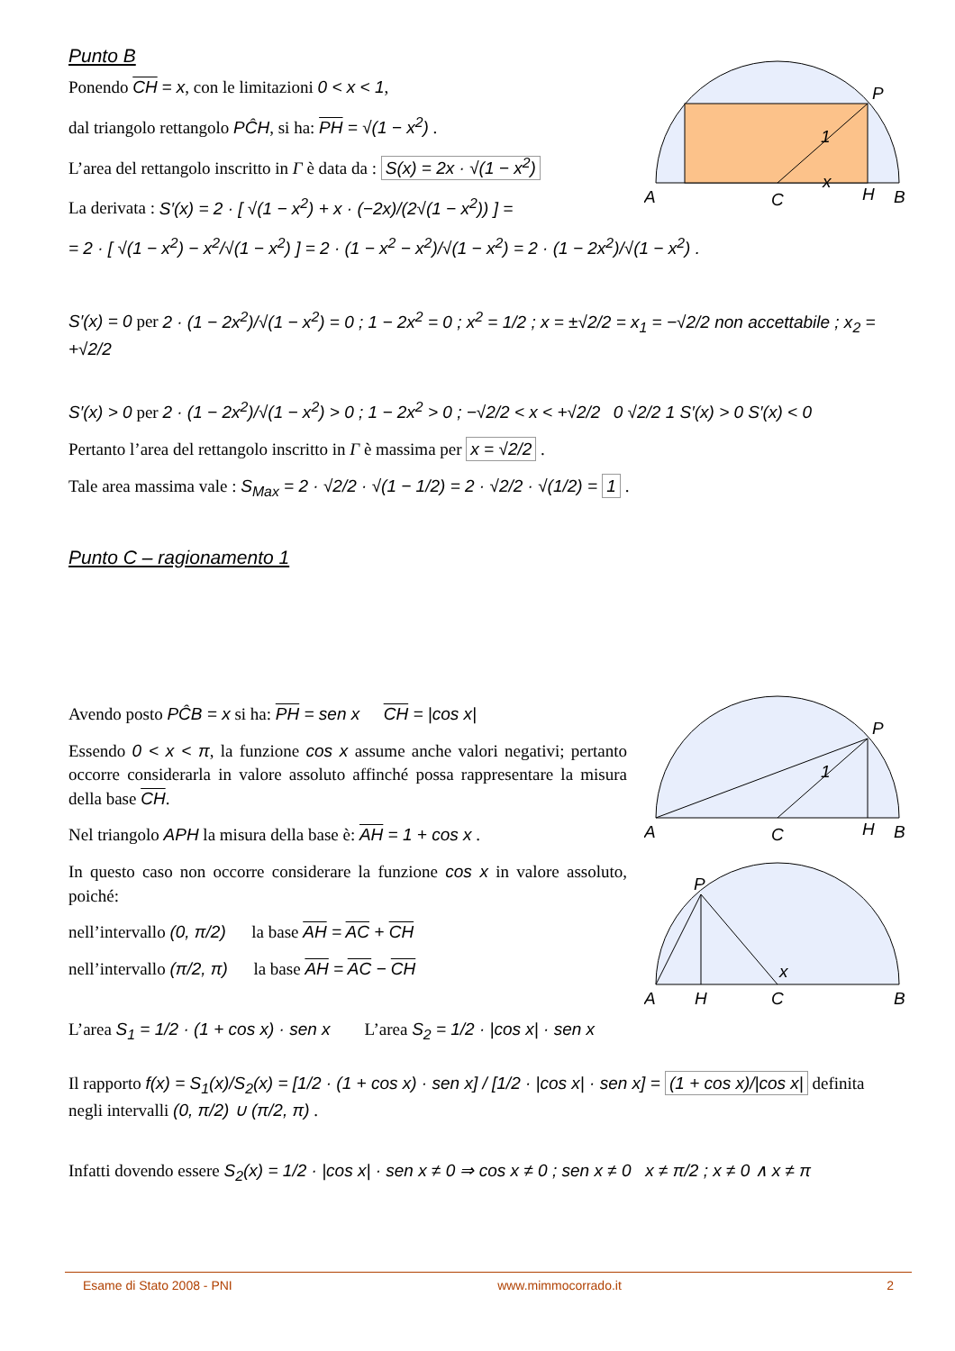Punto B
Ponendo CH = x, con le limitazioni 0 < x < 1,
dal triangolo rettangolo PĈH, si ha: PH = √(1 − x<sup>2</sup>) .
L’area del rettangolo inscritto in Γ è data da : S(x) = 2x · √(1 − x<sup>2</sup>)
La derivata : S′(x) = 2 · [ √(1 − x<sup>2</sup>) + x · (−2x)/(2√(1 − x<sup>2</sup>)) ] =
= 2 · [ √(1 − x<sup>2</sup>) − x<sup>2</sup>/√(1 − x<sup>2</sup>) ] = 2 · (1 − x<sup>2</sup> − x<sup>2</sup>)/√(1 − x<sup>2</sup>) = 2 · (1 − 2x<sup>2</sup>)/√(1 − x<sup>2</sup>) .
S′(x) = 0 per 2 · (1 − 2x<sup>2</sup>)/√(1 − x<sup>2</sup>) = 0 ; 1 − 2x<sup>2</sup> = 0 ; x<sup>2</sup> = 1/2 ; x = ±√2/2 = x<sub>1</sub> = −√2/2 non accettabile ; x<sub>2</sub> = +√2/2
S′(x) > 0 per 2 · (1 − 2x<sup>2</sup>)/√(1 − x<sup>2</sup>) > 0 ; 1 − 2x<sup>2</sup> > 0 ; −√2/2 < x < +√2/2 0 √2/2 1 S′(x) > 0 S′(x) < 0
Pertanto l’area del rettangolo inscritto in Γ è massima per x = √2/2 .
Tale area massima vale : S<sub>Max</sub> = 2 · √2/2 · √(1 − 1/2) = 2 · √2/2 · √(1/2) = 1 .
Punto C – ragionamento 1
Avendo posto PĈB = x si ha: PH = sen x CH = |cos x|
Essendo 0 < x < π, la funzione cos x assume anche valori negativi; pertanto occorre considerarla in valore assoluto affinché possa rappresentare la misura della base CH.
Nel triangolo APH la misura della base è: AH = 1 + cos x .
In questo caso non occorre considerare la funzione cos x in valore assoluto, poiché:
nell’intervallo (0, π/2) la base AH = AC + CH
nell’intervallo (π/2, π) la base AH = AC − CH
L’area S<sub>1</sub> = 1/2 · (1 + cos x) · sen x L’area S<sub>2</sub> = 1/2 · |cos x| · sen x
Il rapporto f(x) = S<sub>1</sub>(x)/S<sub>2</sub>(x) = [1/2 · (1 + cos x) · sen x] / [1/2 · |cos x| · sen x] = (1 + cos x)/|cos x| definita negli intervalli (0, π/2) ∪ (π/2, π) .
Infatti dovendo essere S<sub>2</sub>(x) = 1/2 · |cos x| · sen x ≠ 0 ⇒ cos x ≠ 0 ; sen x ≠ 0 x ≠ π/2 ; x ≠ 0 ∧ x ≠ π
A
C
H
B
P
1
x
A
C
H
B
P
1
A
H
C
B
P
x
Esame di Stato 2008 - PNI www.mimmocorrado.it 2